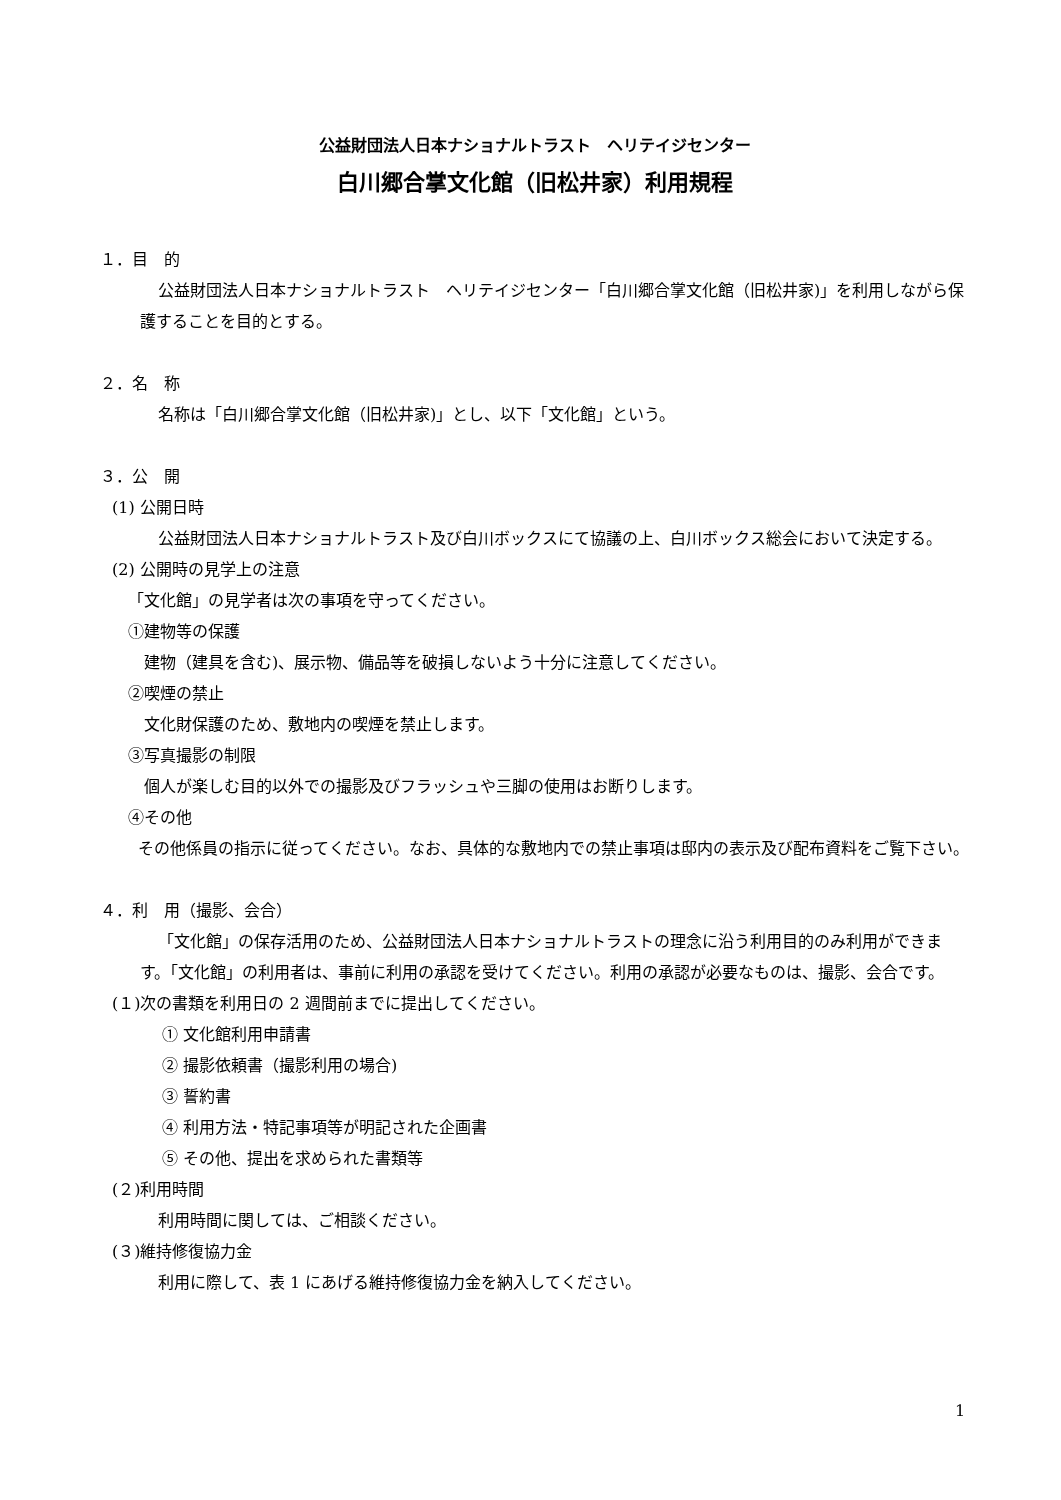公益財団法人日本ナショナルトラスト　ヘリテイジセンター
白川郷合掌文化館（旧松井家）利用規程
１．目　的
公益財団法人日本ナショナルトラスト　ヘリテイジセンター「白川郷合掌文化館（旧松井家)」を利用しながら保護することを目的とする。
２．名　称
名称は「白川郷合掌文化館（旧松井家)」とし、以下「文化館」という。
３．公　開
(1) 公開日時
公益財団法人日本ナショナルトラスト及び白川ボックスにて協議の上、白川ボックス総会において決定する。
(2) 公開時の見学上の注意
「文化館」の見学者は次の事項を守ってください。
①建物等の保護
　建物（建具を含む)、展示物、備品等を破損しないよう十分に注意してください。
②喫煙の禁止
　文化財保護のため、敷地内の喫煙を禁止します。
③写真撮影の制限
　個人が楽しむ目的以外での撮影及びフラッシュや三脚の使用はお断りします。
④その他
その他係員の指示に従ってください。なお、具体的な敷地内での禁止事項は邸内の表示及び配布資料をご覧下さい。
４．利　用（撮影、会合）
「文化館」の保存活用のため、公益財団法人日本ナショナルトラストの理念に沿う利用目的のみ利用ができます。「文化館」の利用者は、事前に利用の承認を受けてください。利用の承認が必要なものは、撮影、会合です。
(１)次の書類を利用日の 2 週間前までに提出してください。
① 文化館利用申請書
② 撮影依頼書（撮影利用の場合)
③ 誓約書
④ 利用方法・特記事項等が明記された企画書
⑤ その他、提出を求められた書類等
(２)利用時間
利用時間に関しては、ご相談ください。
(３)維持修復協力金
利用に際して、表 1 にあげる維持修復協力金を納入してください。
1